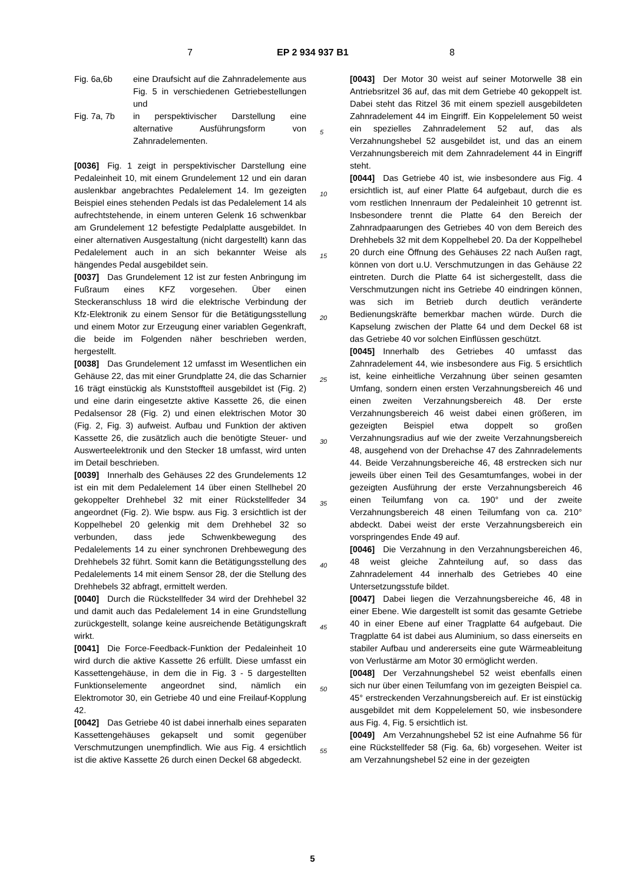7 EP 2 934 937 B1 8
| Fig. 6a,6b | eine Draufsicht auf die Zahnradelemente aus Fig. 5 in verschiedenen Getriebestellungen und |
| Fig. 7a, 7b | in perspektivischer Darstellung eine alternative Ausführungsform von Zahnradelementen. |
[0036] Fig. 1 zeigt in perspektivischer Darstellung eine Pedaleinheit 10, mit einem Grundelement 12 und ein daran auslenkbar angebrachtes Pedalelement 14. Im gezeigten Beispiel eines stehenden Pedals ist das Pedalelement 14 als aufrechtstehende, in einem unteren Gelenk 16 schwenkbar am Grundelement 12 befestigte Pedalplatte ausgebildet. In einer alternativen Ausgestaltung (nicht dargestellt) kann das Pedalelement auch in an sich bekannter Weise als hängendes Pedal ausgebildet sein.
[0037] Das Grundelement 12 ist zur festen Anbringung im Fußraum eines KFZ vorgesehen. Über einen Steckeranschluss 18 wird die elektrische Verbindung der Kfz-Elektronik zu einem Sensor für die Betätigungsstellung und einem Motor zur Erzeugung einer variablen Gegenkraft, die beide im Folgenden näher beschrieben werden, hergestellt.
[0038] Das Grundelement 12 umfasst im Wesentlichen ein Gehäuse 22, das mit einer Grundplatte 24, die das Scharnier 16 trägt einstückig als Kunststoffteil ausgebildet ist (Fig. 2) und eine darin eingesetzte aktive Kassette 26, die einen Pedalsensor 28 (Fig. 2) und einen elektrischen Motor 30 (Fig. 2, Fig. 3) aufweist. Aufbau und Funktion der aktiven Kassette 26, die zusätzlich auch die benötigte Steuer- und Auswerteelektronik und den Stecker 18 umfasst, wird unten im Detail beschrieben.
[0039] Innerhalb des Gehäuses 22 des Grundelements 12 ist ein mit dem Pedalelement 14 über einen Stellhebel 20 gekoppelter Drehhebel 32 mit einer Rückstellfeder 34 angeordnet (Fig. 2). Wie bspw. aus Fig. 3 ersichtlich ist der Koppelhebel 20 gelenkig mit dem Drehhebel 32 so verbunden, dass jede Schwenkbewegung des Pedalelements 14 zu einer synchronen Drehbewegung des Drehhebels 32 führt. Somit kann die Betätigungsstellung des Pedalelements 14 mit einem Sensor 28, der die Stellung des Drehhebels 32 abfragt, ermittelt werden.
[0040] Durch die Rückstellfeder 34 wird der Drehhebel 32 und damit auch das Pedalelement 14 in eine Grundstellung zurückgestellt, solange keine ausreichende Betätigungskraft wirkt.
[0041] Die Force-Feedback-Funktion der Pedaleinheit 10 wird durch die aktive Kassette 26 erfüllt. Diese umfasst ein Kassettengehäuse, in dem die in Fig. 3 - 5 dargestellten Funktionselemente angeordnet sind, nämlich ein Elektromotor 30, ein Getriebe 40 und eine Freilauf-Kopplung 42.
[0042] Das Getriebe 40 ist dabei innerhalb eines separaten Kassettengehäuses gekapselt und somit gegenüber Verschmutzungen unempfindlich. Wie aus Fig. 4 ersichtlich ist die aktive Kassette 26 durch einen Deckel 68 abgedeckt.
5
10
15
20
25
30
35
40
45
50
55
[0043] Der Motor 30 weist auf seiner Motorwelle 38 ein Antriebsritzel 36 auf, das mit dem Getriebe 40 gekoppelt ist. Dabei steht das Ritzel 36 mit einem speziell ausgebildeten Zahnradelement 44 im Eingriff. Ein Koppelelement 50 weist ein spezielles Zahnradelement 52 auf, das als Verzahnungshebel 52 ausgebildet ist, und das an einem Verzahnungsbereich mit dem Zahnradelement 44 in Eingriff steht.
[0044] Das Getriebe 40 ist, wie insbesondere aus Fig. 4 ersichtlich ist, auf einer Platte 64 aufgebaut, durch die es vom restlichen Innenraum der Pedaleinheit 10 getrennt ist. Insbesondere trennt die Platte 64 den Bereich der Zahnradpaarungen des Getriebes 40 von dem Bereich des Drehhebels 32 mit dem Koppelhebel 20. Da der Koppelhebel 20 durch eine Öffnung des Gehäuses 22 nach Außen ragt, können von dort u.U. Verschmutzungen in das Gehäuse 22 eintreten. Durch die Platte 64 ist sichergestellt, dass die Verschmutzungen nicht ins Getriebe 40 eindringen können, was sich im Betrieb durch deutlich veränderte Bedienungskräfte bemerkbar machen würde. Durch die Kapselung zwischen der Platte 64 und dem Deckel 68 ist das Getriebe 40 vor solchen Einflüssen geschützt.
[0045] Innerhalb des Getriebes 40 umfasst das Zahnradelement 44, wie insbesondere aus Fig. 5 ersichtlich ist, keine einheitliche Verzahnung über seinen gesamten Umfang, sondern einen ersten Verzahnungsbereich 46 und einen zweiten Verzahnungsbereich 48. Der erste Verzahnungsbereich 46 weist dabei einen größeren, im gezeigten Beispiel etwa doppelt so großen Verzahnungsradius auf wie der zweite Verzahnungsbereich 48, ausgehend von der Drehachse 47 des Zahnradelements 44. Beide Verzahnungsbereiche 46, 48 erstrecken sich nur jeweils über einen Teil des Gesamtumfanges, wobei in der gezeigten Ausführung der erste Verzahnungsbereich 46 einen Teilumfang von ca. 190° und der zweite Verzahnungsbereich 48 einen Teilumfang von ca. 210° abdeckt. Dabei weist der erste Verzahnungsbereich ein vorspringendes Ende 49 auf.
[0046] Die Verzahnung in den Verzahnungsbereichen 46, 48 weist gleiche Zahnteilung auf, so dass das Zahnradelement 44 innerhalb des Getriebes 40 eine Untersetzungsstufe bildet.
[0047] Dabei liegen die Verzahnungsbereiche 46, 48 in einer Ebene. Wie dargestellt ist somit das gesamte Getriebe 40 in einer Ebene auf einer Tragplatte 64 aufgebaut. Die Tragplatte 64 ist dabei aus Aluminium, so dass einerseits en stabiler Aufbau und andererseits eine gute Wärmeableitung von Verlustärme am Motor 30 ermöglicht werden.
[0048] Der Verzahnungshebel 52 weist ebenfalls einen sich nur über einen Teilumfang von im gezeigten Beispiel ca. 45° erstreckenden Verzahnungsbereich auf. Er ist einstückig ausgebildet mit dem Koppelelement 50, wie insbesondere aus Fig. 4, Fig. 5 ersichtlich ist.
[0049] Am Verzahnungshebel 52 ist eine Aufnahme 56 für eine Rückstellfeder 58 (Fig. 6a, 6b) vorgesehen. Weiter ist am Verzahnungshebel 52 eine in der gezeigten
5